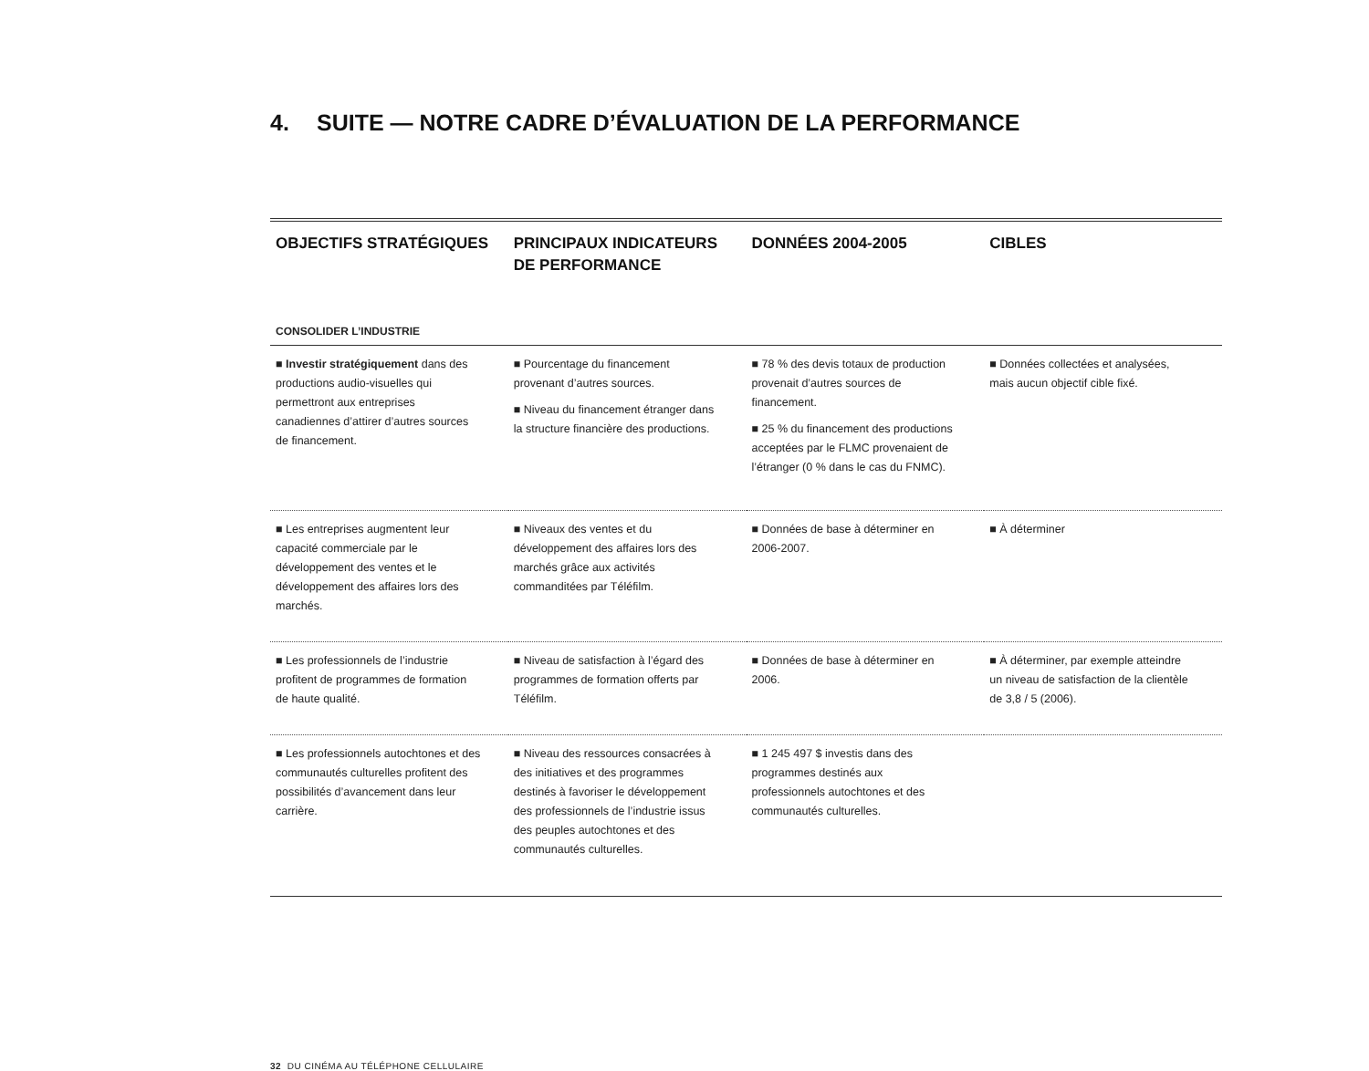4. SUITE — NOTRE CADRE D’ÉVALUATION DE LA PERFORMANCE
| OBJECTIFS STRATÉGIQUES | PRINCIPAUX INDICATEURS DE PERFORMANCE | DONNÉES 2004-2005 | CIBLES |
| --- | --- | --- | --- |
| CONSOLIDER L’INDUSTRIE | | | |
| ■ Investir stratégiquement dans des productions audio-visuelles qui permettront aux entreprises canadiennes d’attirer d’autres sources de financement. | ■ Pourcentage du financement provenant d’autres sources. ■ Niveau du financement étranger dans la structure financière des productions. | ■ 78 % des devis totaux de production provenait d’autres sources de financement. ■ 25 % du financement des productions acceptées par le FLMC provenaient de l’étranger (0 % dans le cas du FNMC). | ■ Données collectées et analysées, mais aucun objectif cible fixé. |
| ■ Les entreprises augmentent leur capacité commerciale par le développement des ventes et le développement des affaires lors des marchés. | ■ Niveaux des ventes et du développement des affaires lors des marchés grâce aux activités commanditées par Téléfilm. | ■ Données de base à déterminer en 2006-2007. | ■ À déterminer |
| ■ Les professionnels de l’industrie profitent de programmes de formation de haute qualité. | ■ Niveau de satisfaction à l’égard des programmes de formation offerts par Téléfilm. | ■ Données de base à déterminer en 2006. | ■ À déterminer, par exemple atteindre un niveau de satisfaction de la clientèle de 3,8 / 5 (2006). |
| ■ Les professionnels autochtones et des communautés culturelles profitent des possibilités d’avancement dans leur carrière. | ■ Niveau des ressources consacrées à des initiatives et des programmes destinés à favoriser le développement des professionnels de l’industrie issus des peuples autochtones et des communautés culturelles. | ■ 1 245 497 $ investis dans des programmes destinés aux professionnels autochtones et des communautés culturelles. | |
32 DU CINÉMA AU TÉLÉPHONE CELLULAIRE